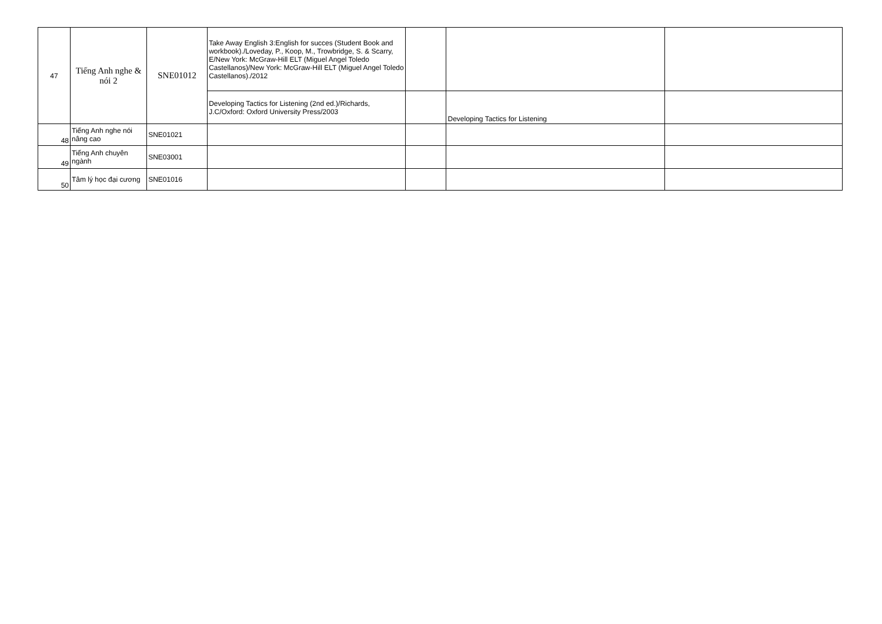| 47 | Tiếng Anh nghe & nói 2 | SNE01012 | Take Away English 3:English for succes (Student Book and workbook)./Loveday, P., Koop, M., Trowbridge, S. & Scarry, E/New York: McGraw-Hill ELT (Miguel Angel Toledo Castellanos)/New York: McGraw-Hill ELT (Miguel Angel Toledo Castellanos)./2012 | | | |
| | | | Developing Tactics for Listening (2nd ed.)/Richards, J.C/Oxford: Oxford University Press/2003 | | Developing Tactics for Listening | |
| 48 | Tiếng Anh nghe nói nâng cao | SNE01021 | | | | |
| 49 | Tiếng Anh chuyên ngành | SNE03001 | | | | |
| 50 | Tâm lý học đại cương | SNE01016 | | | | |